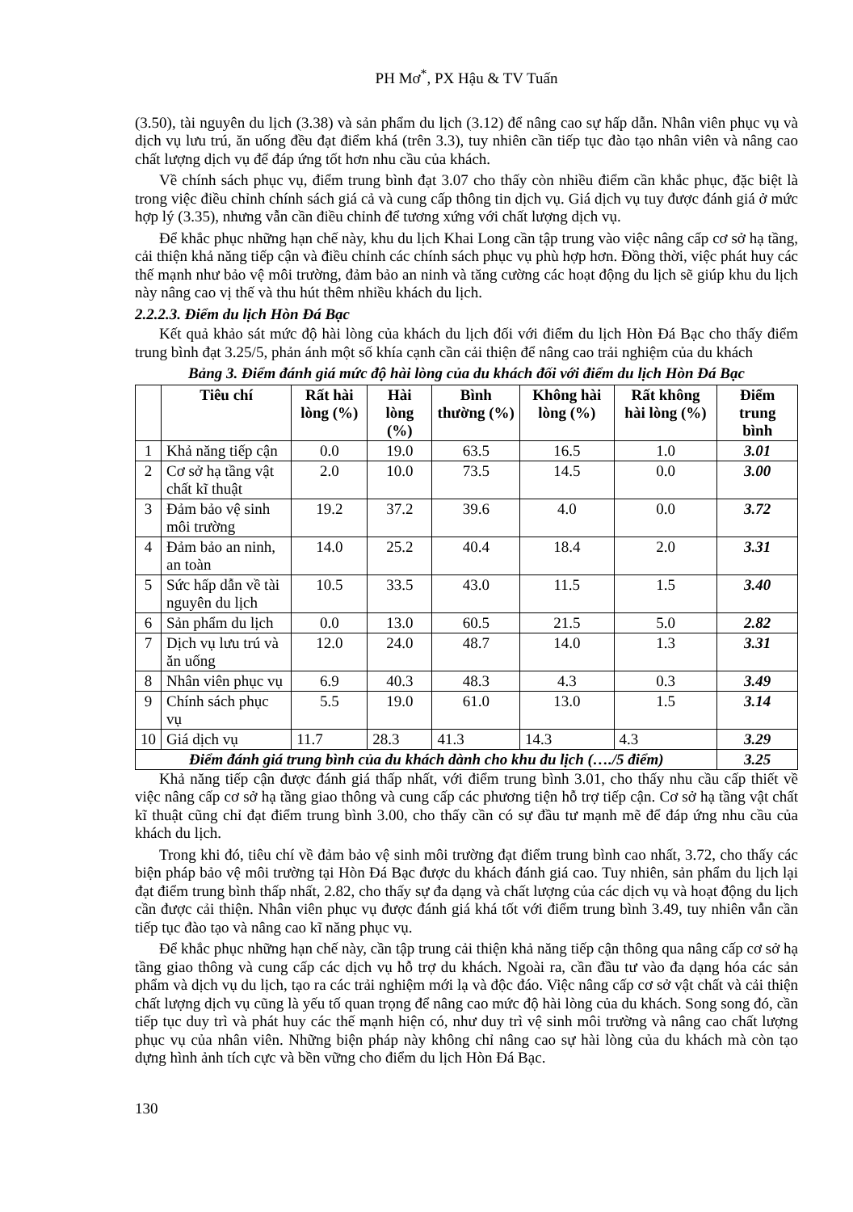PH Mơ<sup>*</sup>, PX Hậu & TV Tuấn
(3.50), tài nguyên du lịch (3.38) và sản phẩm du lịch (3.12) để nâng cao sự hấp dẫn. Nhân viên phục vụ và dịch vụ lưu trú, ăn uống đều đạt điểm khá (trên 3.3), tuy nhiên cần tiếp tục đào tạo nhân viên và nâng cao chất lượng dịch vụ để đáp ứng tốt hơn nhu cầu của khách.
Về chính sách phục vụ, điểm trung bình đạt 3.07 cho thấy còn nhiều điểm cần khắc phục, đặc biệt là trong việc điều chỉnh chính sách giá cả và cung cấp thông tin dịch vụ. Giá dịch vụ tuy được đánh giá ở mức hợp lý (3.35), nhưng vẫn cần điều chỉnh để tương xứng với chất lượng dịch vụ.
Để khắc phục những hạn chế này, khu du lịch Khai Long cần tập trung vào việc nâng cấp cơ sở hạ tầng, cải thiện khả năng tiếp cận và điều chỉnh các chính sách phục vụ phù hợp hơn. Đồng thời, việc phát huy các thế mạnh như bảo vệ môi trường, đảm bảo an ninh và tăng cường các hoạt động du lịch sẽ giúp khu du lịch này nâng cao vị thế và thu hút thêm nhiều khách du lịch.
2.2.2.3. Điểm du lịch Hòn Đá Bạc
Kết quả khảo sát mức độ hài lòng của khách du lịch đối với điểm du lịch Hòn Đá Bạc cho thấy điểm trung bình đạt 3.25/5, phản ánh một số khía cạnh cần cải thiện để nâng cao trải nghiệm của du khách
Bảng 3. Điểm đánh giá mức độ hài lòng của du khách đối với điểm du lịch Hòn Đá Bạc
| | Tiêu chí | Rất hài lòng (%) | Hài lòng (%) | Bình thường (%) | Không hài lòng (%) | Rất không hài lòng (%) | Điểm trung bình |
| --- | --- | --- | --- | --- | --- | --- | --- |
| 1 | Khả năng tiếp cận | 0.0 | 19.0 | 63.5 | 16.5 | 1.0 | 3.01 |
| 2 | Cơ sở hạ tầng vật chất kĩ thuật | 2.0 | 10.0 | 73.5 | 14.5 | 0.0 | 3.00 |
| 3 | Đảm bảo vệ sinh môi trường | 19.2 | 37.2 | 39.6 | 4.0 | 0.0 | 3.72 |
| 4 | Đảm bảo an ninh, an toàn | 14.0 | 25.2 | 40.4 | 18.4 | 2.0 | 3.31 |
| 5 | Sức hấp dẫn về tài nguyên du lịch | 10.5 | 33.5 | 43.0 | 11.5 | 1.5 | 3.40 |
| 6 | Sản phẩm du lịch | 0.0 | 13.0 | 60.5 | 21.5 | 5.0 | 2.82 |
| 7 | Dịch vụ lưu trú và ăn uống | 12.0 | 24.0 | 48.7 | 14.0 | 1.3 | 3.31 |
| 8 | Nhân viên phục vụ | 6.9 | 40.3 | 48.3 | 4.3 | 0.3 | 3.49 |
| 9 | Chính sách phục vụ | 5.5 | 19.0 | 61.0 | 13.0 | 1.5 | 3.14 |
| 10 | Giá dịch vụ | 11.7 | 28.3 | 41.3 | 14.3 | 4.3 | 3.29 |
| Điểm đánh giá trung bình của du khách dành cho khu du lịch (…./5 điểm) | | | | | | | 3.25 |
Khả năng tiếp cận được đánh giá thấp nhất, với điểm trung bình 3.01, cho thấy nhu cầu cấp thiết về việc nâng cấp cơ sở hạ tầng giao thông và cung cấp các phương tiện hỗ trợ tiếp cận. Cơ sở hạ tầng vật chất kĩ thuật cũng chỉ đạt điểm trung bình 3.00, cho thấy cần có sự đầu tư mạnh mẽ để đáp ứng nhu cầu của khách du lịch.
Trong khi đó, tiêu chí về đảm bảo vệ sinh môi trường đạt điểm trung bình cao nhất, 3.72, cho thấy các biện pháp bảo vệ môi trường tại Hòn Đá Bạc được du khách đánh giá cao. Tuy nhiên, sản phẩm du lịch lại đạt điểm trung bình thấp nhất, 2.82, cho thấy sự đa dạng và chất lượng của các dịch vụ và hoạt động du lịch cần được cải thiện. Nhân viên phục vụ được đánh giá khá tốt với điểm trung bình 3.49, tuy nhiên vẫn cần tiếp tục đào tạo và nâng cao kĩ năng phục vụ.
Để khắc phục những hạn chế này, cần tập trung cải thiện khả năng tiếp cận thông qua nâng cấp cơ sở hạ tầng giao thông và cung cấp các dịch vụ hỗ trợ du khách. Ngoài ra, cần đầu tư vào đa dạng hóa các sản phẩm và dịch vụ du lịch, tạo ra các trải nghiệm mới lạ và độc đáo. Việc nâng cấp cơ sở vật chất và cải thiện chất lượng dịch vụ cũng là yếu tố quan trọng để nâng cao mức độ hài lòng của du khách. Song song đó, cần tiếp tục duy trì và phát huy các thế mạnh hiện có, như duy trì vệ sinh môi trường và nâng cao chất lượng phục vụ của nhân viên. Những biện pháp này không chỉ nâng cao sự hài lòng của du khách mà còn tạo dựng hình ảnh tích cực và bền vững cho điểm du lịch Hòn Đá Bạc.
130